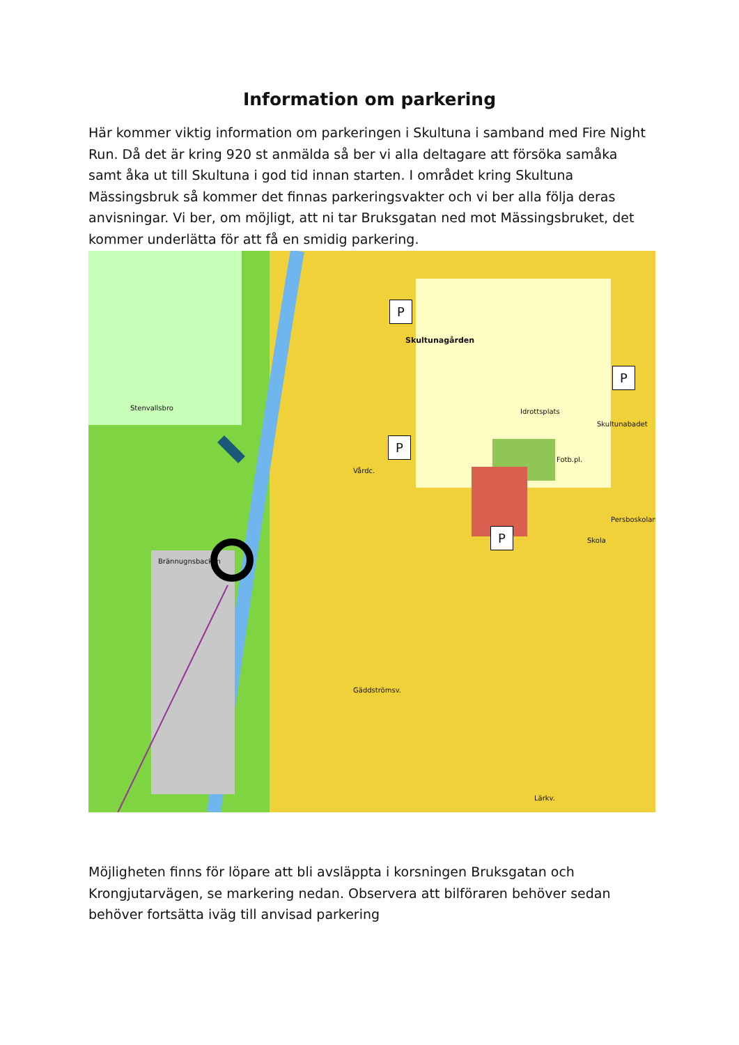Information om parkering
Här kommer viktig information om parkeringen i Skultuna i samband med Fire Night Run. Då det är kring 920 st anmälda så ber vi alla deltagare att försöka samåka samt åka ut till Skultuna i god tid innan starten. I området kring Skultuna Mässingsbruk så kommer det finnas parkeringsvakter och vi ber alla följa deras anvisningar. Vi ber, om möjligt, att ni tar Bruksgatan ned mot Mässingsbruket, det kommer underlätta för att få en smidig parkering.
P
Skultunagården
P
P
P
Idrottsplats
Skultunabadet
Fotb.pl.
Persboskolan
Skola
Vårdc.
Brännugnsbacken
Stenvallsbro
Gäddströmsv.
Lärkv.
Möjligheten finns för löpare att bli avsläppta i korsningen Bruksgatan och Krongjutarvägen, se markering nedan. Observera att bilföraren behöver sedan behöver fortsätta iväg till anvisad parkering